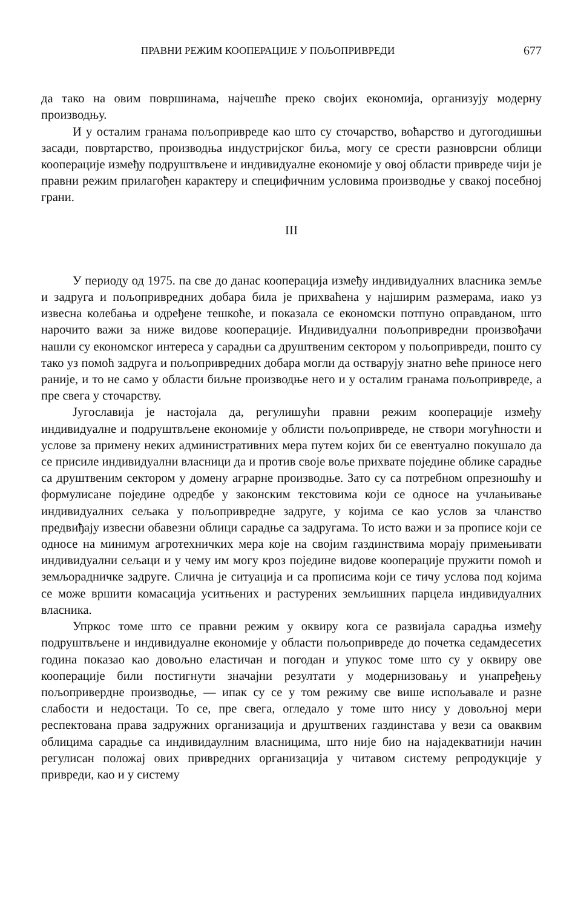ПРАВНИ РЕЖИМ КООПЕРАЦИЈЕ У ПОЉОПРИВРЕДИ 677
да тако на овим површинама, најчешће преко својих економија, организују модерну производњу.
И у осталим гранама пољопривреде као што су сточарство, воћарство и дугогодишњи засади, повртарство, производња индустријског биља, могу се срести разноврсни облици кооперације између подруштвљене и индивидуалне економије у овој области привреде чији је правни режим прилагођен карактеру и специфичним условима производње у свакој посебној грани.
III
У периоду од 1975. па све до данас кооперација између индивидуалних власника земље и задруга и пољопривредних добара била је прихваћена у најширим размерама, иако уз извесна колебања и одређене тешкоће, и показала се економски потпуно оправданом, што нарочито важи за ниже видове кооперације. Индивидуални пољопривредни произвођачи нашли су економског интереса у сарадњи са друштвеним сектором у пољопривреди, пошто су тако уз помоћ задруга и пољопривредних добара могли да остварују знатно веће приносе него раније, и то не само у области биљне производње него и у осталим гранама пољопривреде, а пре свега у сточарству.
Југославија је настојала да, регулишући правни режим кооперације између индивидуалне и подруштвљене економије у облисти пољопривреде, не створи могућности и услове за примену неких административних мера путем којих би се евентуално покушало да се присиле индивидуални власници да и против своје воље прихвате поједине облике сарадње са друштвеним сектором у домену аграрне производње. Зато су са потребном опрезношћу и формулисане поједине одредбе у законским текстовима који се односе на учлањивање индивидуалних сељака у пољопривредне задруге, у којима се као услов за чланство предвиђају извесни обавезни облици сарадње са задругама. То исто важи и за прописе који се односе на минимум агротехничких мера које на својим газдинствима морају примењивати индивидуални сељаци и у чему им могу кроз поједине видове кооперације пружити помоћ и земљорадничке задруге. Слична је ситуација и са прописима који се тичу услова под којима се може вршити комасација уситњених и растурених земљишних парцела индивидуалних власника.
Упркос томе што се правни режим у оквиру кога се развијала сарадња између подруштвљене и индивидуалне економије у области пољопривреде до почетка седамдесетих година показао као довољно еластичан и погодан и упукос томе што су у оквиру ове кооперације били постигнути значајни резултати у модернизовању и унапређењу пољопривердне производње, — ипак су се у том режиму све више испољавале и разне слабости и недостаци. То се, пре свега, огледало у томе што нису у довољној мери респектована права задружних организација и друштвених газдинстава у вези са оваквим облицима сарадње са индивидаулним власницима, што није био на најадекватнији начин регулисан положај ових привредних организација у читавом систему репродукције у привреди, као и у систему